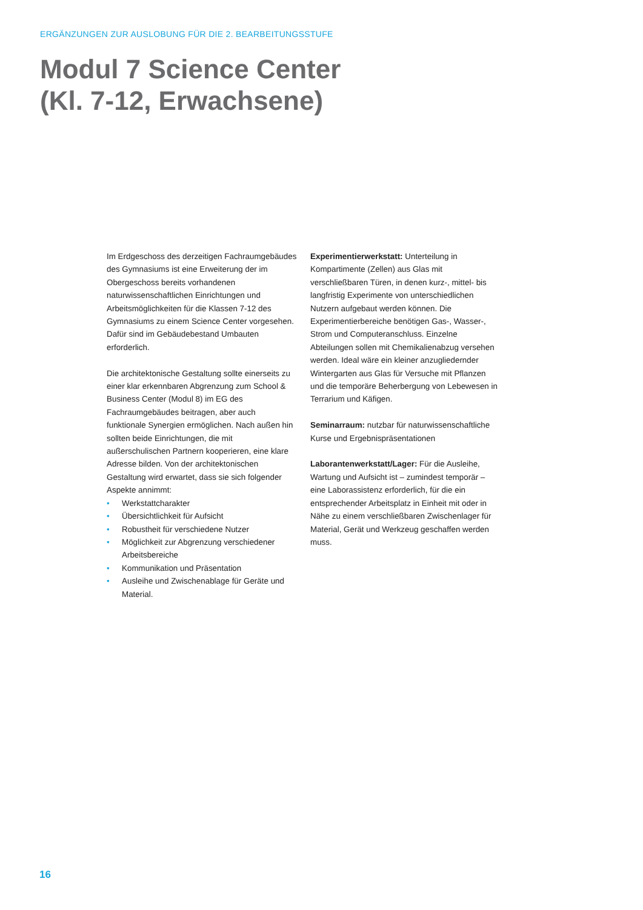ERGÄNZUNGEN ZUR AUSLOBUNG FÜR DIE 2. BEARBEITUNGSSTUFE
Modul 7 Science Center
(Kl. 7-12, Erwachsene)
Im Erdgeschoss des derzeitigen Fachraumgebäudes des Gymnasiums ist eine Erweiterung der im Obergeschoss bereits vorhandenen naturwissenschaftlichen Einrichtungen und Arbeitsmöglichkeiten für die Klassen 7-12 des Gymnasiums zu einem Science Center vorgesehen. Dafür sind im Gebäudebestand Umbauten erforderlich.
Die architektonische Gestaltung sollte einerseits zu einer klar erkennbaren Abgrenzung zum School & Business Center (Modul 8) im EG des Fachraumgebäudes beitragen, aber auch funktionale Synergien ermöglichen. Nach außen hin sollten beide Einrichtungen, die mit außerschulischen Partnern kooperieren, eine klare Adresse bilden. Von der architektonischen Gestaltung wird erwartet, dass sie sich folgender Aspekte annimmt:
• Werkstattcharakter
• Übersichtlichkeit für Aufsicht
• Robustheit für verschiedene Nutzer
• Möglichkeit zur Abgrenzung verschiedener Arbeitsbereiche
• Kommunikation und Präsentation
• Ausleihe und Zwischenablage für Geräte und Material.
Experimentierwerkstatt: Unterteilung in Kompartimente (Zellen) aus Glas mit verschließbaren Türen, in denen kurz-, mittel- bis langfristig Experimente von unterschiedlichen Nutzern aufgebaut werden können. Die Experimentierbereiche benötigen Gas-, Wasser-, Strom und Computeranschluss. Einzelne Abteilungen sollen mit Chemikalienabzug versehen werden. Ideal wäre ein kleiner anzugliedernder Wintergarten aus Glas für Versuche mit Pflanzen und die temporäre Beherbergung von Lebewesen in Terrarium und Käfigen.
Seminarraum: nutzbar für naturwissenschaftliche Kurse und Ergebnispräsentationen
Laborantenwerkstatt/Lager: Für die Ausleihe, Wartung und Aufsicht ist – zumindest temporär – eine Laborassistenz erforderlich, für die ein entsprechender Arbeitsplatz in Einheit mit oder in Nähe zu einem verschließbaren Zwischenlager für Material, Gerät und Werkzeug geschaffen werden muss.
16